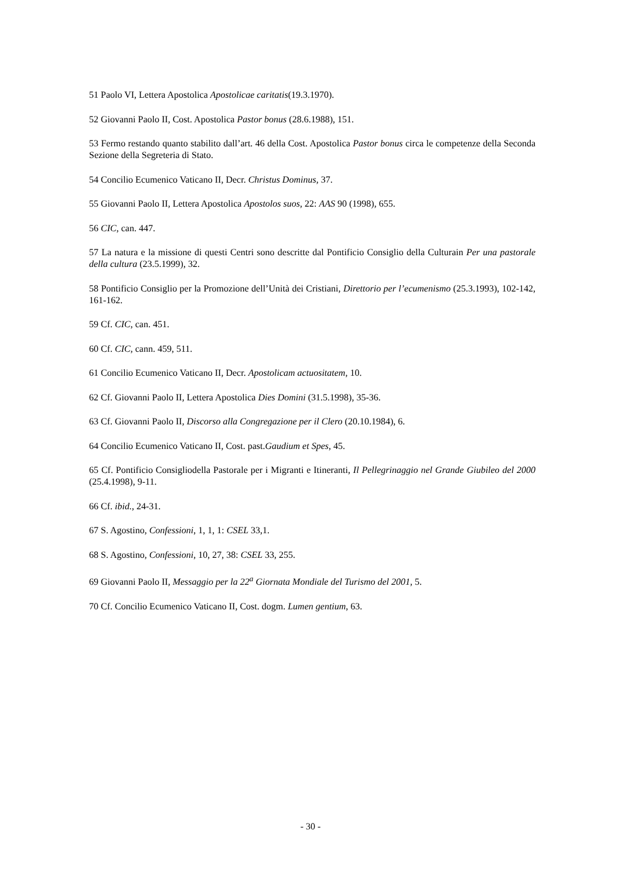51 Paolo VI, Lettera Apostolica Apostolicae caritatis(19.3.1970).
52 Giovanni Paolo II, Cost. Apostolica Pastor bonus (28.6.1988), 151.
53 Fermo restando quanto stabilito dall’art. 46 della Cost. Apostolica Pastor bonus circa le competenze della Seconda Sezione della Segreteria di Stato.
54 Concilio Ecumenico Vaticano II, Decr. Christus Dominus, 37.
55 Giovanni Paolo II, Lettera Apostolica Apostolos suos, 22: AAS 90 (1998), 655.
56 CIC, can. 447.
57 La natura e la missione di questi Centri sono descritte dal Pontificio Consiglio della Culturain Per una pastorale della cultura (23.5.1999), 32.
58 Pontificio Consiglio per la Promozione dell’Unità dei Cristiani, Direttorio per l’ecumenismo (25.3.1993), 102-142, 161-162.
59 Cf. CIC, can. 451.
60 Cf. CIC, cann. 459, 511.
61 Concilio Ecumenico Vaticano II, Decr. Apostolicam actuositatem, 10.
62 Cf. Giovanni Paolo II, Lettera Apostolica Dies Domini (31.5.1998), 35-36.
63 Cf. Giovanni Paolo II, Discorso alla Congregazione per il Clero (20.10.1984), 6.
64 Concilio Ecumenico Vaticano II, Cost. past.Gaudium et Spes, 45.
65 Cf. Pontificio Consigliodella Pastorale per i Migranti e Itineranti, Il Pellegrinaggio nel Grande Giubileo del 2000 (25.4.1998), 9-11.
66 Cf. ibid., 24-31.
67 S. Agostino, Confessioni, 1, 1, 1: CSEL 33,1.
68 S. Agostino, Confessioni, 10, 27, 38: CSEL 33, 255.
69 Giovanni Paolo II, Messaggio per la 22<sup>a</sup> Giornata Mondiale del Turismo del 2001, 5.
70 Cf. Concilio Ecumenico Vaticano II, Cost. dogm. Lumen gentium, 63.
- 30 -